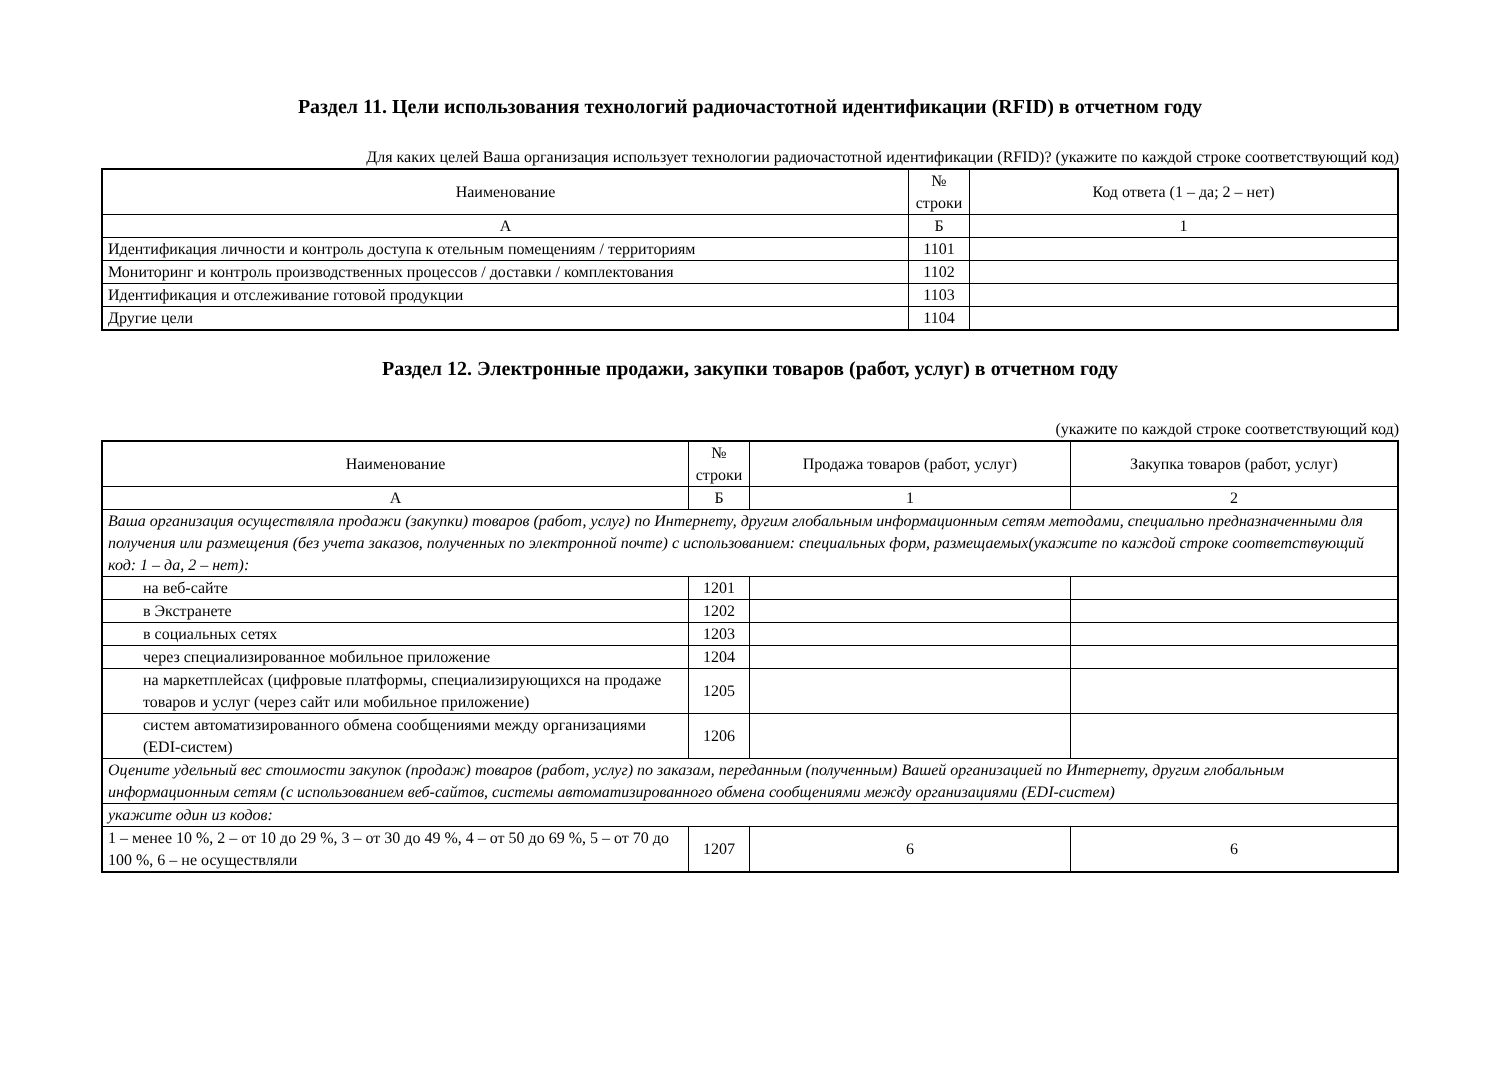Раздел 11. Цели использования технологий радиочастотной идентификации (RFID) в отчетном году
Для каких целей Ваша организация использует технологии радиочастотной идентификации (RFID)? (укажите по каждой строке соответствующий код)
| Наименование | № строки | Код ответа (1 – да; 2 – нет) |
| А | Б | 1 |
| Идентификация личности и контроль доступа к отельным помещениям / территориям | 1101 | |
| Мониторинг и контроль производственных процессов / доставки / комплектования | 1102 | |
| Идентификация и отслеживание готовой продукции | 1103 | |
| Другие цели | 1104 | |
Раздел 12. Электронные продажи, закупки товаров (работ, услуг) в отчетном году
(укажите по каждой строке соответствующий код)
| Наименование | № строки | Продажа товаров (работ, услуг) | Закупка товаров (работ, услуг) |
| А | Б | 1 | 2 |
| Ваша организация осуществляла продажи (закупки) товаров (работ, услуг) по Интернету, другим глобальным информационным сетям методами, специально предназначенными для получения или размещения (без учета заказов, полученных по электронной почте) с использованием: специальных форм, размещаемых(укажите по каждой строке соответствующий код: 1 – да, 2 – нет): | | | |
| на веб-сайте | 1201 | | |
| в Экстранете | 1202 | | |
| в социальных сетях | 1203 | | |
| через специализированное мобильное приложение | 1204 | | |
| на маркетплейсах (цифровые платформы, специализирующихся на продаже товаров и услуг (через сайт или мобильное приложение) | 1205 | | |
| систем автоматизированного обмена сообщениями между организациями (EDI-систем) | 1206 | | |
| Оцените удельный вес стоимости закупок (продаж) товаров (работ, услуг) по заказам, переданным (полученным) Вашей организацией по Интернету, другим глобальным информационным сетям (с использованием веб-сайтов, системы автоматизированного обмена сообщениями между организациями (EDI-систем) | | | |
| укажите один из кодов: | | | |
| 1 – менее 10 %, 2 – от 10 до 29 %, 3 – от 30 до 49 %, 4 – от 50 до 69 %, 5 – от 70 до 100 %, 6 – не осуществляли | 1207 | 6 | 6 |